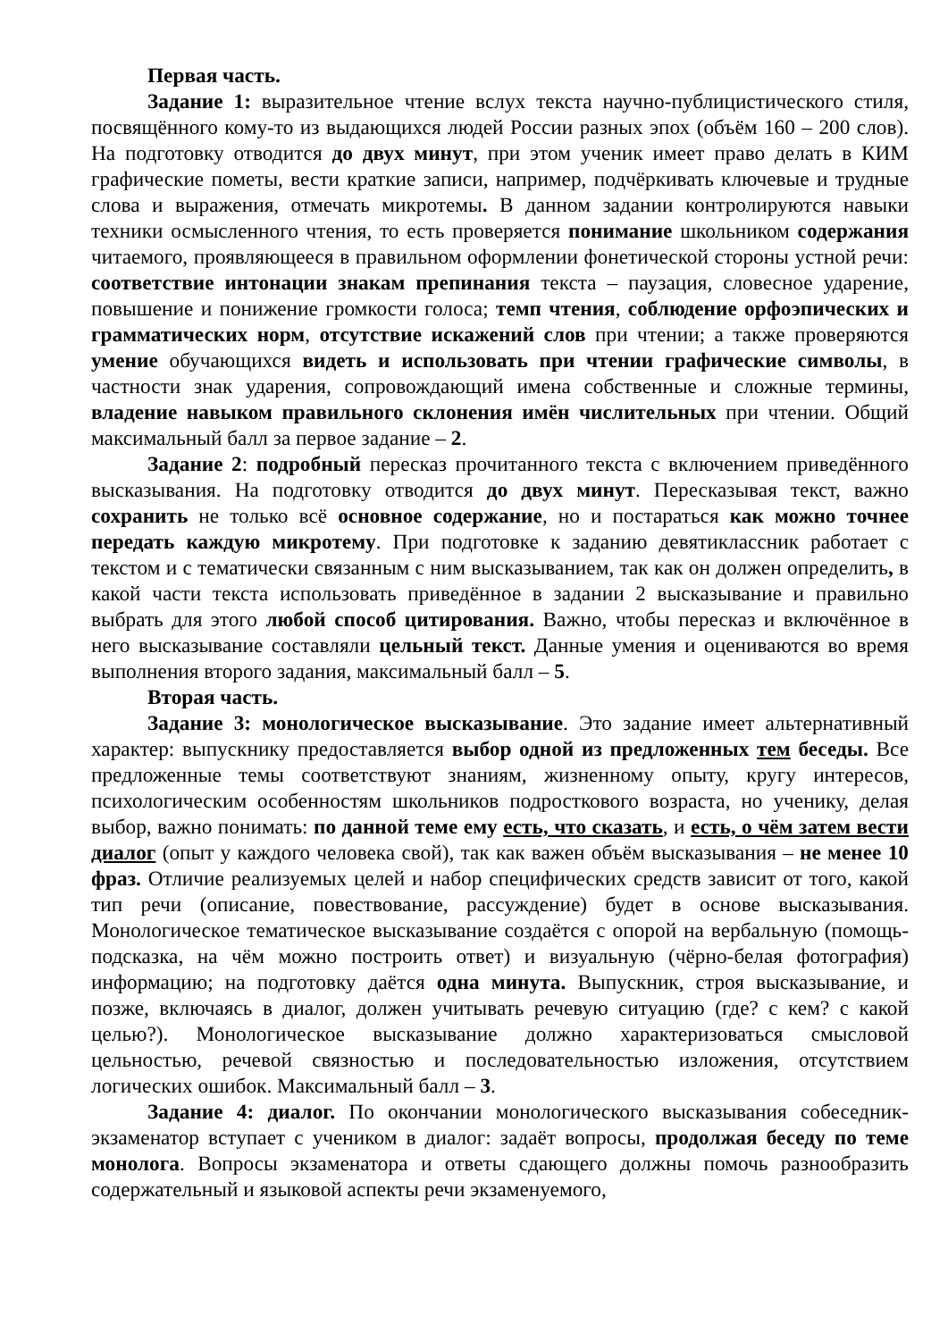Первая часть.
Задание 1: выразительное чтение вслух текста научно-публицистического стиля, посвящённого кому-то из выдающихся людей России разных эпох (объём 160 – 200 слов). На подготовку отводится до двух минут, при этом ученик имеет право делать в КИМ графические пометы, вести краткие записи, например, подчёркивать ключевые и трудные слова и выражения, отмечать микротемы. В данном задании контролируются навыки техники осмысленного чтения, то есть проверяется понимание школьником содержания читаемого, проявляющееся в правильном оформлении фонетической стороны устной речи: соответствие интонации знакам препинания текста – паузация, словесное ударение, повышение и понижение громкости голоса; темп чтения, соблюдение орфоэпических и грамматических норм, отсутствие искажений слов при чтении; а также проверяются умение обучающихся видеть и использовать при чтении графические символы, в частности знак ударения, сопровождающий имена собственные и сложные термины, владение навыком правильного склонения имён числительных при чтении. Общий максимальный балл за первое задание – 2.
Задание 2: подробный пересказ прочитанного текста с включением приведённого высказывания. На подготовку отводится до двух минут. Пересказывая текст, важно сохранить не только всё основное содержание, но и постараться как можно точнее передать каждую микротему. При подготовке к заданию девятиклассник работает с текстом и с тематически связанным с ним высказыванием, так как он должен определить, в какой части текста использовать приведённое в задании 2 высказывание и правильно выбрать для этого любой способ цитирования. Важно, чтобы пересказ и включённое в него высказывание составляли цельный текст. Данные умения и оцениваются во время выполнения второго задания, максимальный балл – 5.
Вторая часть.
Задание 3: монологическое высказывание. Это задание имеет альтернативный характер: выпускнику предоставляется выбор одной из предложенных тем беседы. Все предложенные темы соответствуют знаниям, жизненному опыту, кругу интересов, психологическим особенностям школьников подросткового возраста, но ученику, делая выбор, важно понимать: по данной теме ему есть, что сказать, и есть, о чём затем вести диалог (опыт у каждого человека свой), так как важен объём высказывания – не менее 10 фраз. Отличие реализуемых целей и набор специфических средств зависит от того, какой тип речи (описание, повествование, рассуждение) будет в основе высказывания. Монологическое тематическое высказывание создаётся с опорой на вербальную (помощь-подсказка, на чём можно построить ответ) и визуальную (чёрно-белая фотография) информацию; на подготовку даётся одна минута. Выпускник, строя высказывание, и позже, включаясь в диалог, должен учитывать речевую ситуацию (где? с кем? с какой целью?). Монологическое высказывание должно характеризоваться смысловой цельностью, речевой связностью и последовательностью изложения, отсутствием логических ошибок. Максимальный балл – 3.
Задание 4: диалог. По окончании монологического высказывания собеседник-экзаменатор вступает с учеником в диалог: задаёт вопросы, продолжая беседу по теме монолога. Вопросы экзаменатора и ответы сдающего должны помочь разнообразить содержательный и языковой аспекты речи экзаменуемого,